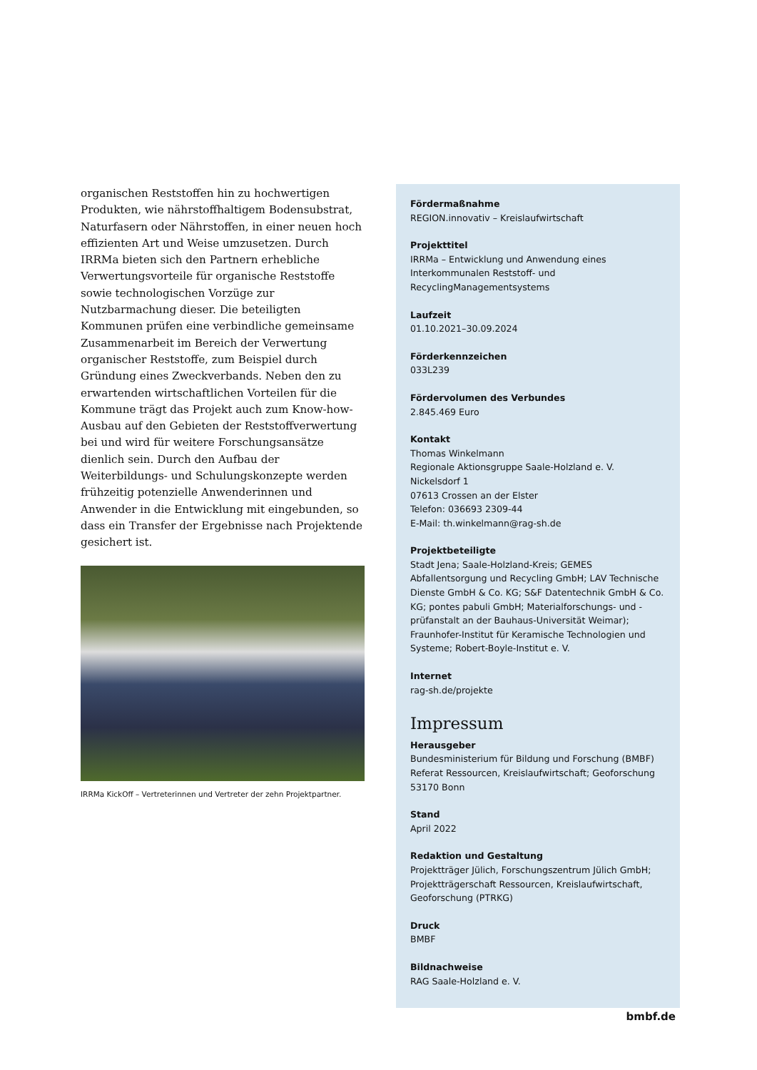organischen Reststoffen hin zu hochwertigen Produkten, wie nährstoffhaltigem Bodensubstrat, Naturfasern oder Nährstoffen, in einer neuen hoch effizienten Art und Weise umzusetzen. Durch IRRMa bieten sich den Partnern erhebliche Verwertungsvorteile für organische Reststoffe sowie technologischen Vorzüge zur Nutzbarmachung dieser. Die beteiligten Kommunen prüfen eine verbindliche gemeinsame Zusammenarbeit im Bereich der Verwertung organischer Reststoffe, zum Beispiel durch Gründung eines Zweckverbands. Neben den zu erwartenden wirtschaftlichen Vorteilen für die Kommune trägt das Projekt auch zum Know-how-Ausbau auf den Gebieten der Reststoffverwertung bei und wird für weitere Forschungsansätze dienlich sein. Durch den Aufbau der Weiterbildungs- und Schulungskonzepte werden frühzeitig potenzielle Anwenderinnen und Anwender in die Entwicklung mit eingebunden, so dass ein Transfer der Ergebnisse nach Projektende gesichert ist.
IRRMa KickOff – Vertreterinnen und Vertreter der zehn Projektpartner.
Fördermaßnahme
REGION.innovativ – Kreislaufwirtschaft
Projekttitel
IRRMa – Entwicklung und Anwendung eines Interkommunalen Reststoff- und RecyclingManagementsystems
Laufzeit
01.10.2021–30.09.2024
Förderkennzeichen
033L239
Fördervolumen des Verbundes
2.845.469 Euro
Kontakt
Thomas Winkelmann
Regionale Aktionsgruppe Saale-Holzland e. V.
Nickelsdorf 1
07613 Crossen an der Elster
Telefon: 036693 2309-44
E-Mail: th.winkelmann@rag-sh.de
Projektbeteiligte
Stadt Jena; Saale-Holzland-Kreis; GEMES Abfallentsorgung und Recycling GmbH; LAV Technische Dienste GmbH & Co. KG; S&F Datentechnik GmbH & Co. KG; pontes pabuli GmbH; Materialforschungs- und -prüfanstalt an der Bauhaus-Universität Weimar); Fraunhofer-Institut für Keramische Technologien und Systeme; Robert-Boyle-Institut e. V.
Internet
rag-sh.de/projekte
Impressum
Herausgeber
Bundesministerium für Bildung und Forschung (BMBF)
Referat Ressourcen, Kreislaufwirtschaft; Geoforschung
53170 Bonn
Stand
April 2022
Redaktion und Gestaltung
Projektträger Jülich, Forschungszentrum Jülich GmbH; Projektträgerschaft Ressourcen, Kreislaufwirtschaft, Geoforschung (PTRKG)
Druck
BMBF
Bildnachweise
RAG Saale-Holzland e. V.
bmbf.de